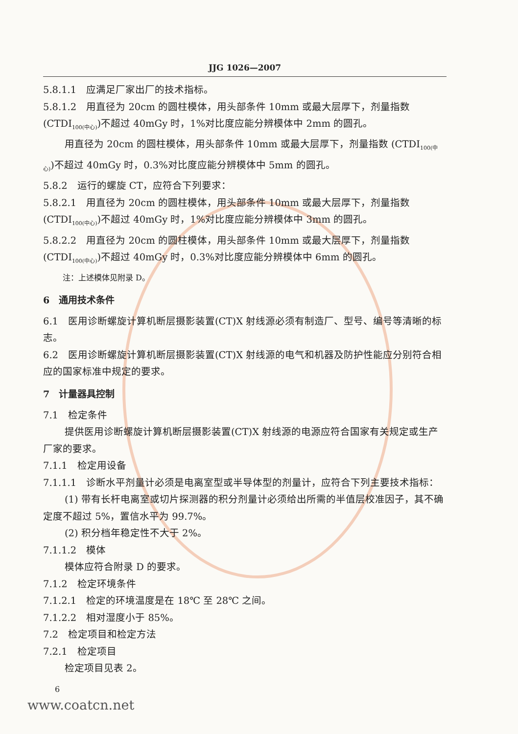JJG 1026—2007
5.8.1.1　应满足厂家出厂的技术指标。
5.8.1.2　用直径为 20cm 的圆柱模体，用头部条件 10mm 或最大层厚下，剂量指数 (CTDI<sub>100(中心)</sub>)不超过 40mGy 时，1%对比度应能分辨模体中 2mm 的圆孔。
用直径为 20cm 的圆柱模体，用头部条件 10mm 或最大层厚下，剂量指数 (CTDI<sub>100(中心)</sub>)不超过 40mGy 时，0.3%对比度应能分辨模体中 5mm 的圆孔。
5.8.2　运行的螺旋 CT，应符合下列要求：
5.8.2.1　用直径为 20cm 的圆柱模体，用头部条件 10mm 或最大层厚下，剂量指数 (CTDI<sub>100(中心)</sub>)不超过 40mGy 时，1%对比度应能分辨模体中 3mm 的圆孔。
5.8.2.2　用直径为 20cm 的圆柱模体，用头部条件 10mm 或最大层厚下，剂量指数 (CTDI<sub>100(中心)</sub>)不超过 40mGy 时，0.3%对比度应能分辨模体中 6mm 的圆孔。
注：上述模体见附录 D。
6　通用技术条件
6.1　医用诊断螺旋计算机断层摄影装置(CT)X 射线源必须有制造厂、型号、编号等清晰的标志。
6.2　医用诊断螺旋计算机断层摄影装置(CT)X 射线源的电气和机器及防护性能应分别符合相应的国家标准中规定的要求。
7　计量器具控制
7.1　检定条件
提供医用诊断螺旋计算机断层摄影装置(CT)X 射线源的电源应符合国家有关规定或生产厂家的要求。
7.1.1　检定用设备
7.1.1.1　诊断水平剂量计必须是电离室型或半导体型的剂量计，应符合下列主要技术指标：
(1) 带有长杆电离室或切片探测器的积分剂量计必须给出所需的半值层校准因子，其不确定度不超过 5%，置信水平为 99.7%。
(2) 积分档年稳定性不大于 2%。
7.1.1.2　模体
模体应符合附录 D 的要求。
7.1.2　检定环境条件
7.1.2.1　检定的环境温度是在 18℃ 至 28℃ 之间。
7.1.2.2　相对湿度小于 85%。
7.2　检定项目和检定方法
7.2.1　检定项目
检定项目见表 2。
6
www.coatcn.net